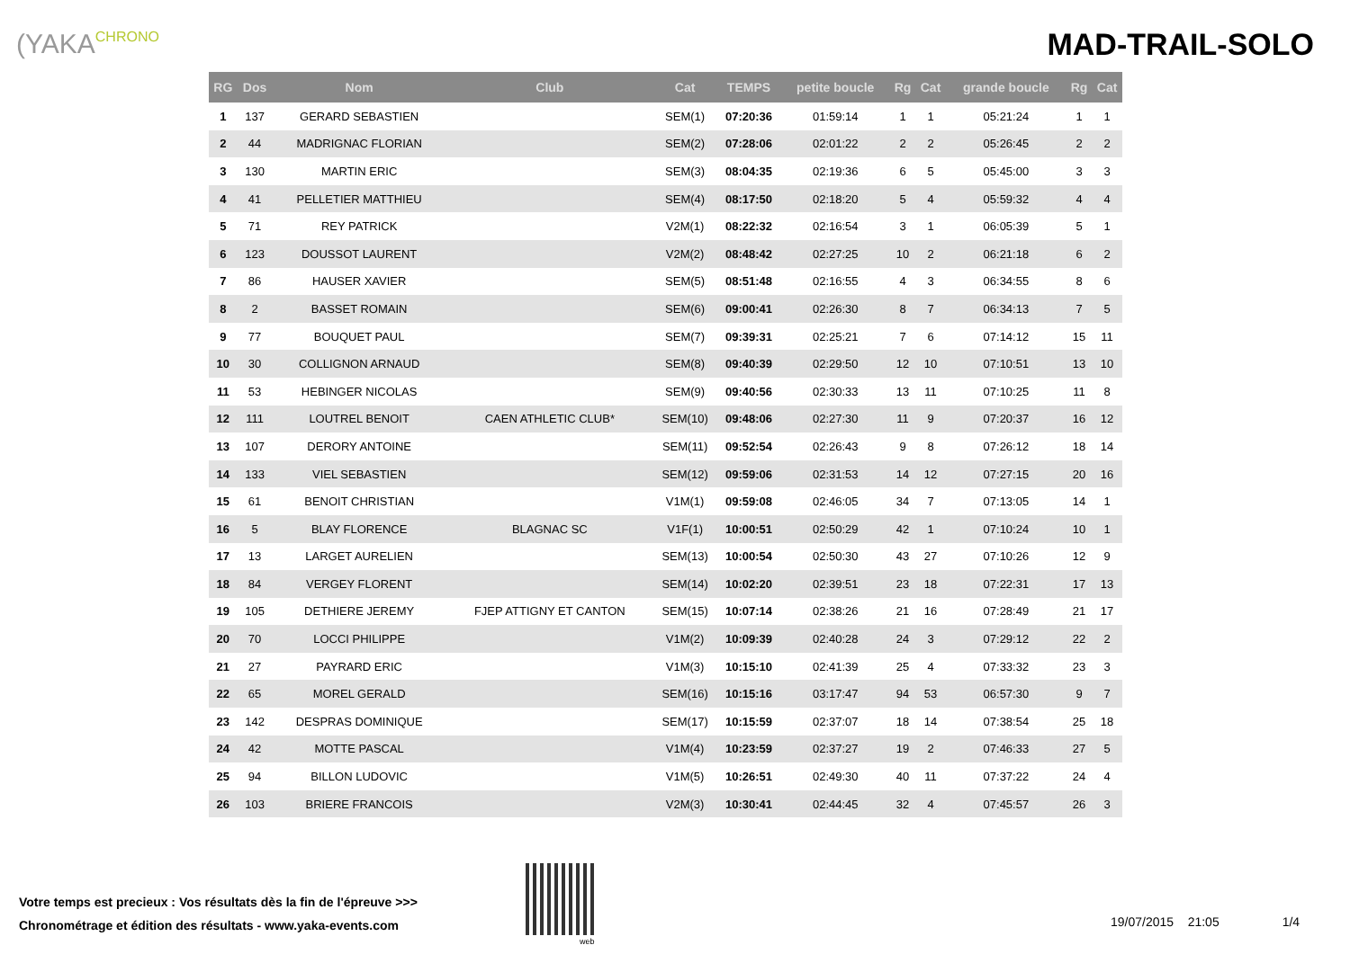(YAKACHRONO
MAD-TRAIL-SOLO
| RG | Dos | Nom | Club | Cat | TEMPS | petite boucle | Rg | Cat | grande boucle | Rg | Cat |
| --- | --- | --- | --- | --- | --- | --- | --- | --- | --- | --- | --- |
| 1 | 137 | GERARD SEBASTIEN | | SEM(1) | 07:20:36 | 01:59:14 | 1 | 1 | 05:21:24 | 1 | 1 |
| 2 | 44 | MADRIGNAC FLORIAN | | SEM(2) | 07:28:06 | 02:01:22 | 2 | 2 | 05:26:45 | 2 | 2 |
| 3 | 130 | MARTIN ERIC | | SEM(3) | 08:04:35 | 02:19:36 | 6 | 5 | 05:45:00 | 3 | 3 |
| 4 | 41 | PELLETIER MATTHIEU | | SEM(4) | 08:17:50 | 02:18:20 | 5 | 4 | 05:59:32 | 4 | 4 |
| 5 | 71 | REY PATRICK | | V2M(1) | 08:22:32 | 02:16:54 | 3 | 1 | 06:05:39 | 5 | 1 |
| 6 | 123 | DOUSSOT LAURENT | | V2M(2) | 08:48:42 | 02:27:25 | 10 | 2 | 06:21:18 | 6 | 2 |
| 7 | 86 | HAUSER XAVIER | | SEM(5) | 08:51:48 | 02:16:55 | 4 | 3 | 06:34:55 | 8 | 6 |
| 8 | 2 | BASSET ROMAIN | | SEM(6) | 09:00:41 | 02:26:30 | 8 | 7 | 06:34:13 | 7 | 5 |
| 9 | 77 | BOUQUET PAUL | | SEM(7) | 09:39:31 | 02:25:21 | 7 | 6 | 07:14:12 | 15 | 11 |
| 10 | 30 | COLLIGNON ARNAUD | | SEM(8) | 09:40:39 | 02:29:50 | 12 | 10 | 07:10:51 | 13 | 10 |
| 11 | 53 | HEBINGER NICOLAS | | SEM(9) | 09:40:56 | 02:30:33 | 13 | 11 | 07:10:25 | 11 | 8 |
| 12 | 111 | LOUTREL BENOIT | CAEN ATHLETIC CLUB* | SEM(10) | 09:48:06 | 02:27:30 | 11 | 9 | 07:20:37 | 16 | 12 |
| 13 | 107 | DERORY ANTOINE | | SEM(11) | 09:52:54 | 02:26:43 | 9 | 8 | 07:26:12 | 18 | 14 |
| 14 | 133 | VIEL SEBASTIEN | | SEM(12) | 09:59:06 | 02:31:53 | 14 | 12 | 07:27:15 | 20 | 16 |
| 15 | 61 | BENOIT CHRISTIAN | | V1M(1) | 09:59:08 | 02:46:05 | 34 | 7 | 07:13:05 | 14 | 1 |
| 16 | 5 | BLAY FLORENCE | BLAGNAC SC | V1F(1) | 10:00:51 | 02:50:29 | 42 | 1 | 07:10:24 | 10 | 1 |
| 17 | 13 | LARGET AURELIEN | | SEM(13) | 10:00:54 | 02:50:30 | 43 | 27 | 07:10:26 | 12 | 9 |
| 18 | 84 | VERGEY FLORENT | | SEM(14) | 10:02:20 | 02:39:51 | 23 | 18 | 07:22:31 | 17 | 13 |
| 19 | 105 | DETHIERE JEREMY | FJEP ATTIGNY ET CANTON | SEM(15) | 10:07:14 | 02:38:26 | 21 | 16 | 07:28:49 | 21 | 17 |
| 20 | 70 | LOCCI PHILIPPE | | V1M(2) | 10:09:39 | 02:40:28 | 24 | 3 | 07:29:12 | 22 | 2 |
| 21 | 27 | PAYRARD ERIC | | V1M(3) | 10:15:10 | 02:41:39 | 25 | 4 | 07:33:32 | 23 | 3 |
| 22 | 65 | MOREL GERALD | | SEM(16) | 10:15:16 | 03:17:47 | 94 | 53 | 06:57:30 | 9 | 7 |
| 23 | 142 | DESPRAS DOMINIQUE | | SEM(17) | 10:15:59 | 02:37:07 | 18 | 14 | 07:38:54 | 25 | 18 |
| 24 | 42 | MOTTE PASCAL | | V1M(4) | 10:23:59 | 02:37:27 | 19 | 2 | 07:46:33 | 27 | 5 |
| 25 | 94 | BILLON LUDOVIC | | V1M(5) | 10:26:51 | 02:49:30 | 40 | 11 | 07:37:22 | 24 | 4 |
| 26 | 103 | BRIERE FRANCOIS | | V2M(3) | 10:30:41 | 02:44:45 | 32 | 4 | 07:45:57 | 26 | 3 |
Votre temps est precieux : Vos résultats dès la fin de l'épreuve >>>
Chronométrage et édition des résultats - www.yaka-events.com
web
19/07/2015 21:05 1/4